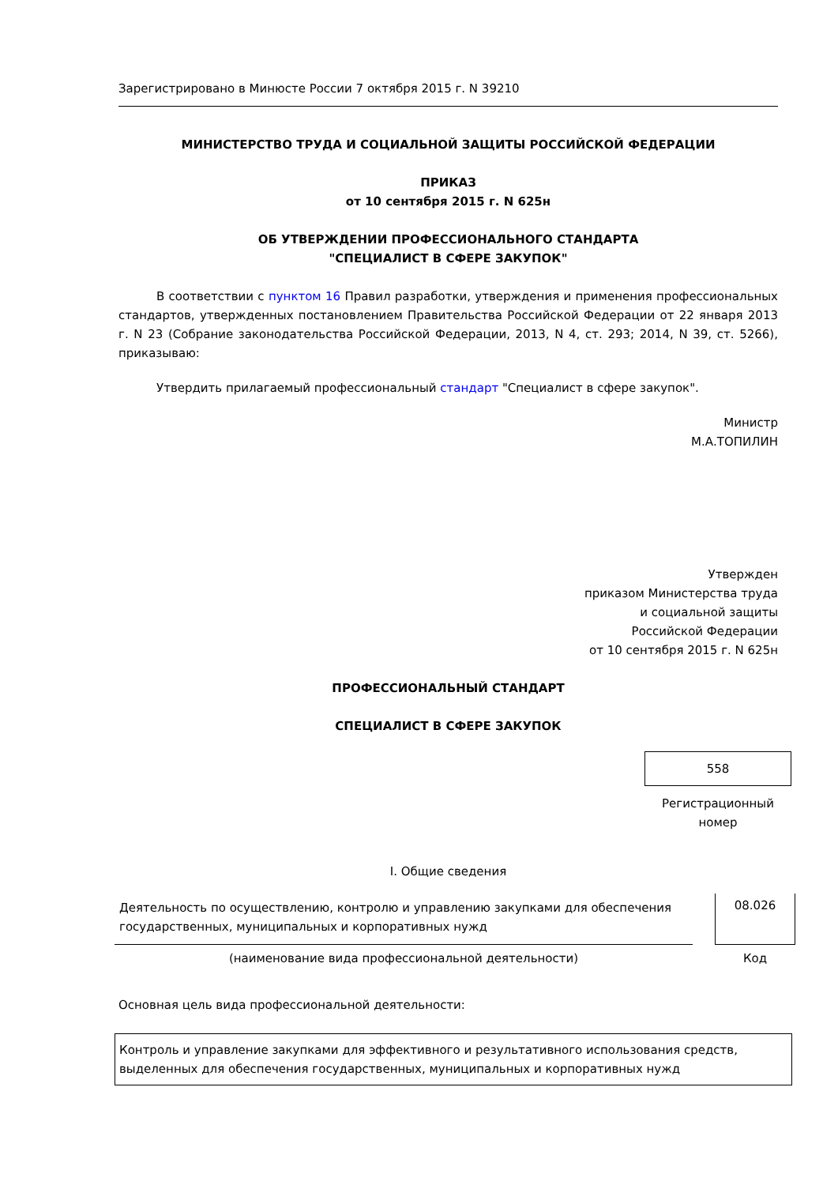Зарегистрировано в Минюсте России 7 октября 2015 г. N 39210
МИНИСТЕРСТВО ТРУДА И СОЦИАЛЬНОЙ ЗАЩИТЫ РОССИЙСКОЙ ФЕДЕРАЦИИ
ПРИКАЗ
от 10 сентября 2015 г. N 625н
ОБ УТВЕРЖДЕНИИ ПРОФЕССИОНАЛЬНОГО СТАНДАРТА
"СПЕЦИАЛИСТ В СФЕРЕ ЗАКУПОК"
В соответствии с пунктом 16 Правил разработки, утверждения и применения профессиональных стандартов, утвержденных постановлением Правительства Российской Федерации от 22 января 2013 г. N 23 (Собрание законодательства Российской Федерации, 2013, N 4, ст. 293; 2014, N 39, ст. 5266), приказываю:
Утвердить прилагаемый профессиональный стандарт "Специалист в сфере закупок".
Министр
М.А.ТОПИЛИН
Утвержден
приказом Министерства труда
и социальной защиты
Российской Федерации
от 10 сентября 2015 г. N 625н
ПРОФЕССИОНАЛЬНЫЙ СТАНДАРТ
СПЕЦИАЛИСТ В СФЕРЕ ЗАКУПОК
558
Регистрационный
номер
I. Общие сведения
| Деятельность по осуществлению, контролю и управлению закупками для обеспечения государственных, муниципальных и корпоративных нужд | | 08.026 |
| (наименование вида профессиональной деятельности) | | Код |
Основная цель вида профессиональной деятельности:
Контроль и управление закупками для эффективного и результативного использования средств, выделенных для обеспечения государственных, муниципальных и корпоративных нужд